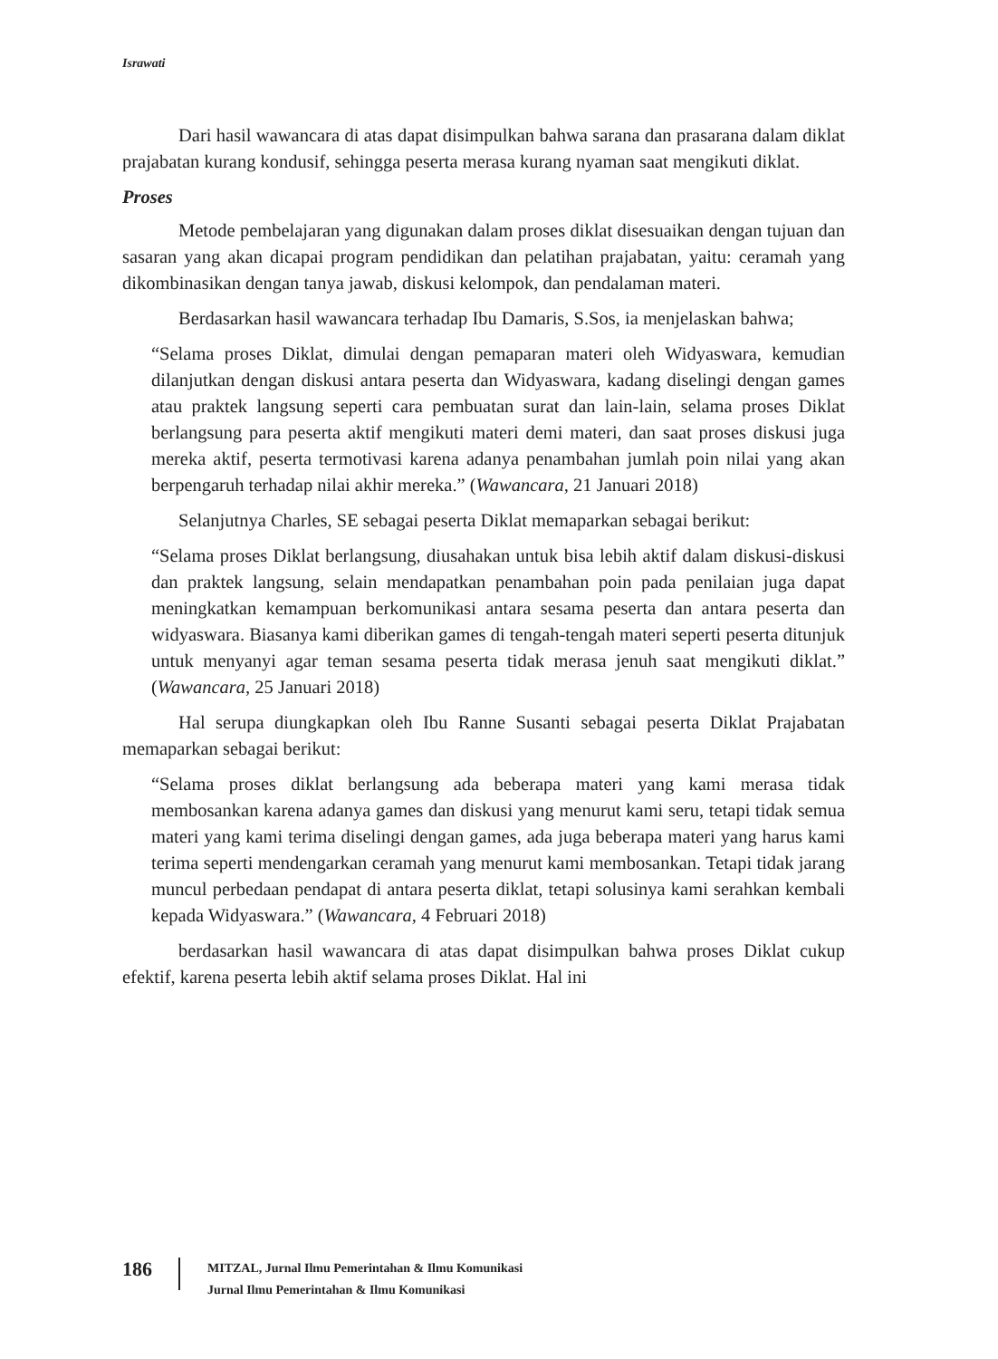Israwati
Dari hasil wawancara di atas dapat disimpulkan bahwa sarana dan prasarana dalam diklat prajabatan kurang kondusif, sehingga peserta merasa kurang nyaman saat mengikuti diklat.
Proses
Metode pembelajaran yang digunakan dalam proses diklat disesuaikan dengan tujuan dan sasaran yang akan dicapai program pendidikan dan pelatihan prajabatan, yaitu: ceramah yang dikombinasikan dengan tanya jawab, diskusi kelompok, dan pendalaman materi.
Berdasarkan hasil wawancara terhadap Ibu Damaris, S.Sos, ia menjelaskan bahwa;
“Selama proses Diklat, dimulai dengan pemaparan materi oleh Widyaswara, kemudian dilanjutkan dengan diskusi antara peserta dan Widyaswara, kadang diselingi dengan games atau praktek langsung seperti cara pembuatan surat dan lain-lain, selama proses Diklat berlangsung para peserta aktif mengikuti materi demi materi, dan saat proses diskusi juga mereka aktif, peserta termotivasi karena adanya penambahan jumlah poin nilai yang akan berpengaruh terhadap nilai akhir mereka.” (Wawancara, 21 Januari 2018)
Selanjutnya Charles, SE sebagai peserta Diklat memaparkan sebagai berikut:
“Selama proses Diklat berlangsung, diusahakan untuk bisa lebih aktif dalam diskusi-diskusi dan praktek langsung, selain mendapatkan penambahan poin pada penilaian juga dapat meningkatkan kemampuan berkomunikasi antara sesama peserta dan antara peserta dan widyaswara. Biasanya kami diberikan games di tengah-tengah materi seperti peserta ditunjuk untuk menyanyi agar teman sesama peserta tidak merasa jenuh saat mengikuti diklat.” (Wawancara, 25 Januari 2018)
Hal serupa diungkapkan oleh Ibu Ranne Susanti sebagai peserta Diklat Prajabatan memaparkan sebagai berikut:
“Selama proses diklat berlangsung ada beberapa materi yang kami merasa tidak membosankan karena adanya games dan diskusi yang menurut kami seru, tetapi tidak semua materi yang kami terima diselingi dengan games, ada juga beberapa materi yang harus kami terima seperti mendengarkan ceramah yang menurut kami membosankan. Tetapi tidak jarang muncul perbedaan pendapat di antara peserta diklat, tetapi solusinya kami serahkan kembali kepada Widyaswara.” (Wawancara, 4 Februari 2018)
berdasarkan hasil wawancara di atas dapat disimpulkan bahwa proses Diklat cukup efektif, karena peserta lebih aktif selama proses Diklat. Hal ini
186
MITZAL, Jurnal Ilmu Pemerintahan & Ilmu Komunikasi
Jurnal Ilmu Pemerintahan & Ilmu Komunikasi